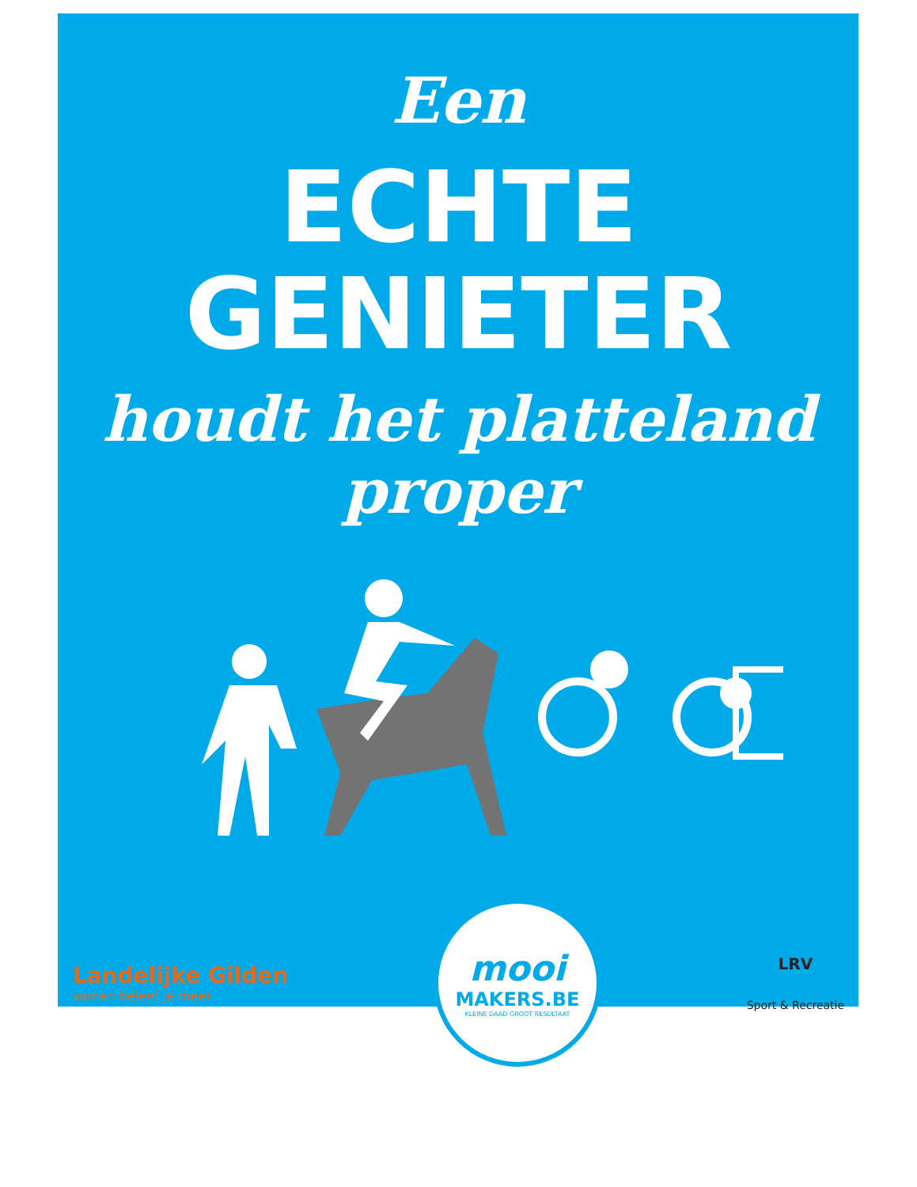Een
ECHTE
GENIETER
houdt het platteland
proper
Landelijke Gilden
samen beleef je meer
mooi
MAKERS.BE
KLEINE DAAD GROOT RESULTAAT
LRV
Sport & Recreatie